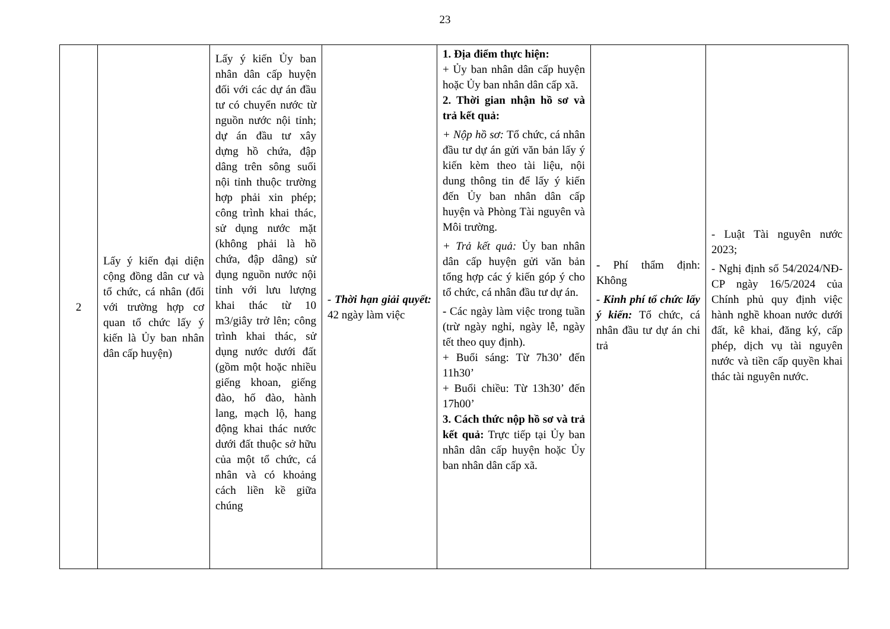23
| 2 | Lấy ý kiến đại diện cộng đồng dân cư và tổ chức, cá nhân (đối với trường hợp cơ quan tổ chức lấy ý kiến là Ủy ban nhân dân cấp huyện) | Lấy ý kiến Ủy ban nhân dân cấp huyện đối với các dự án đầu tư có chuyển nước từ nguồn nước nội tỉnh; dự án đầu tư xây dựng hồ chứa, đập dâng trên sông suối nội tỉnh thuộc trường hợp phải xin phép; công trình khai thác, sử dụng nước mặt (không phải là hồ chứa, đập dâng) sử dụng nguồn nước nội tỉnh với lưu lượng khai thác từ 10 m3/giây trở lên; công trình khai thác, sử dụng nước dưới đất (gồm một hoặc nhiều giếng khoan, giếng đào, hố đào, hành lang, mạch lộ, hang động khai thác nước dưới đất thuộc sở hữu của một tổ chức, cá nhân và có khoảng cách liền kề giữa chúng | - Thời hạn giải quyết: 42 ngày làm việc | 1. Địa điểm thực hiện: + Ủy ban nhân dân cấp huyện hoặc Ủy ban nhân dân cấp xã. 2. Thời gian nhận hồ sơ và trả kết quả: + Nộp hồ sơ: Tổ chức, cá nhân đầu tư dự án gửi văn bản lấy ý kiến kèm theo tài liệu, nội dung thông tin để lấy ý kiến đến Ủy ban nhân dân cấp huyện và Phòng Tài nguyên và Môi trường. + Trả kết quả: Ủy ban nhân dân cấp huyện gửi văn bản tổng hợp các ý kiến góp ý cho tổ chức, cá nhân đầu tư dự án. - Các ngày làm việc trong tuần (trừ ngày nghỉ, ngày lễ, ngày tết theo quy định). + Buổi sáng: Từ 7h30’ đến 11h30’ + Buổi chiều: Từ 13h30’ đến 17h00’ 3. Cách thức nộp hồ sơ và trả kết quả: Trực tiếp tại Ủy ban nhân dân cấp huyện hoặc Ủy ban nhân dân cấp xã. | - Phí thẩm định: Không - Kinh phí tổ chức lấy ý kiến: Tổ chức, cá nhân đầu tư dự án chi trả | - Luật Tài nguyên nước 2023; - Nghị định số 54/2024/NĐ-CP ngày 16/5/2024 của Chính phủ quy định việc hành nghề khoan nước dưới đất, kê khai, đăng ký, cấp phép, dịch vụ tài nguyên nước và tiền cấp quyền khai thác tài nguyên nước. |